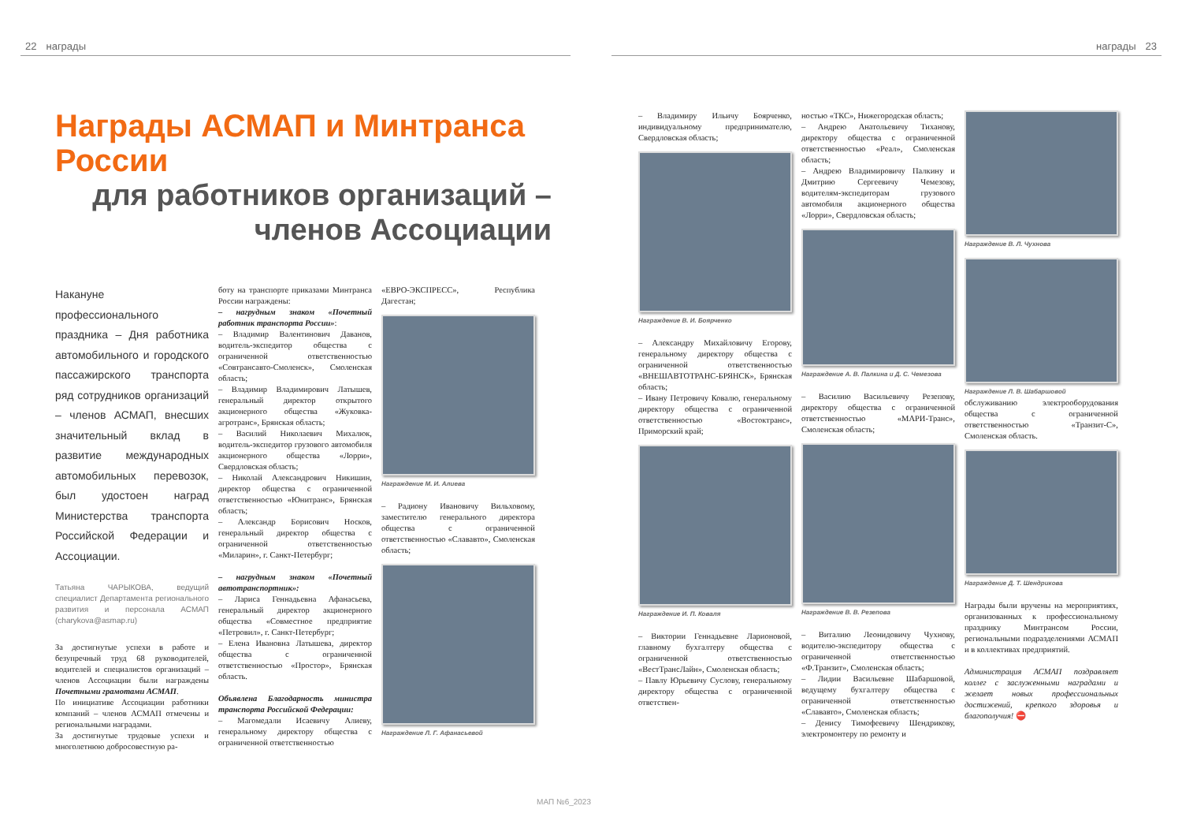22 награды
Награды АСМАП и Минтранса
России
для работников организаций –
членов Ассоциации
Накануне профессионального праздника – Дня работника автомобильного и городского пассажирского транспорта ряд сотрудников организаций – членов АСМАП, внесших значительный вклад в развитие международных автомобильных перевозок, был удостоен наград Министерства транспорта Российской Федерации и Ассоциации.
Татьяна ЧАРЫКОВА, ведущий специалист Департамента регионального развития и персонала АСМАП (charykova@asmap.ru)
За достигнутые успехи в работе и безупречный труд 68 руководителей, водителей и специалистов организаций – членов Ассоциации были награждены Почетными грамотами АСМАП.
По инициативе Ассоциации работники компаний – членов АСМАП отмечены и региональными наградами.
За достигнутые трудовые успехи и многолетнюю добросовестную ра-
боту на транспорте приказами Минтранса России награждены:
– нагрудным знаком «Почетный работник транспорта России»:
– Владимир Валентинович Даванов, водитель-экспедитор общества с ограниченной ответственностью «Совтрансавто-Смоленск», Смоленская область;
– Владимир Владимирович Латышев, генеральный директор открытого акционерного общества «Жуковка-агротранс», Брянская область;
– Василий Николаевич Михалюк, водитель-экспедитор грузового автомобиля акционерного общества «Лорри», Свердловская область;
– Николай Александрович Никишин, директор общества с ограниченной ответственностью «Юнитранс», Брянская область;
– Александр Борисович Носков, генеральный директор общества с ограниченной ответственностью «Миларин», г. Санкт-Петербург;
– нагрудным знаком «Почетный автотранспортник»:
– Лариса Геннадьевна Афанасьева, генеральный директор акционерного общества «Совместное предприятие «Петровил», г. Санкт-Петербург;
– Елена Ивановна Латышева, директор общества с ограниченной ответственностью «Простор», Брянская область.
Объявлена Благодарность министра транспорта Российской Федерации:
– Магомедали Исаевичу Алиеву, генеральному директору общества с ограниченной ответственностью
«ЕВРО-ЭКСПРЕСС», Республика Дагестан;
Награждение М. И. Алиева
– Радиону Ивановичу Вильховому, заместителю генерального директора общества с ограниченной ответственностью «Слававто», Смоленская область;
Награждение Л. Г. Афанасьевой
МАП №6_2023
награды 23
– Владимиру Ильичу Боярченко, индивидуальному предпринимателю, Свердловская область;
Награждение В. И. Боярченко
– Александру Михайловичу Егорову, генеральному директору общества с ограниченной ответственностью «ВНЕШАВТОТРАНС-БРЯНСК», Брянская область;
– Ивану Петровичу Ковалю, генеральному директору общества с ограниченной ответственностью «Востоктранс», Приморский край;
Награждение И. П. Коваля
– Виктории Геннадьевне Ларионовой, главному бухгалтеру общества с ограниченной ответственностью «ВестТрансЛайн», Смоленская область;
– Павлу Юрьевичу Суслову, генеральному директору общества с ограниченной ответствен-
ностью «ТКС», Нижегородская область;
– Андрею Анатольевичу Тиханову, директору общества с ограниченной ответственностью «Реал», Смоленская область;
– Андрею Владимировичу Палкину и Дмитрию Сергеевичу Чемезову, водителям-экспедиторам грузового автомобиля акционерного общества «Лорри», Свердловская область;
Награждение А. В. Палкина и Д. С. Чемезова
– Василию Васильевичу Резепову, директору общества с ограниченной ответственностью «МАРИ-Транс», Смоленская область;
Награждение В. В. Резепова
– Виталию Леонидовичу Чухнову, водителю-экспедитору общества с ограниченной ответственностью «Ф.Транзит», Смоленская область;
– Лидии Васильевне Шабаршовой, ведущему бухгалтеру общества с ограниченной ответственностью «Слававто», Смоленская область;
– Денису Тимофеевичу Шендрикову, электромонтеру по ремонту и
Награждение В. Л. Чухнова
Награждение Л. В. Шабаршовой
обслуживанию электрооборудования общества с ограниченной ответственностью «Транзит-С», Смоленская область.
Награждение Д. Т. Шендрикова
Награды были вручены на мероприятиях, организованных к профессиональному празднику Минтрансом России, региональными подразделениями АСМАП и в коллективах предприятий.
Администрация АСМАП поздравляет коллег с заслуженными наградами и желает новых профессиональных достижений, крепкого здоровья и благополучия! ⛔